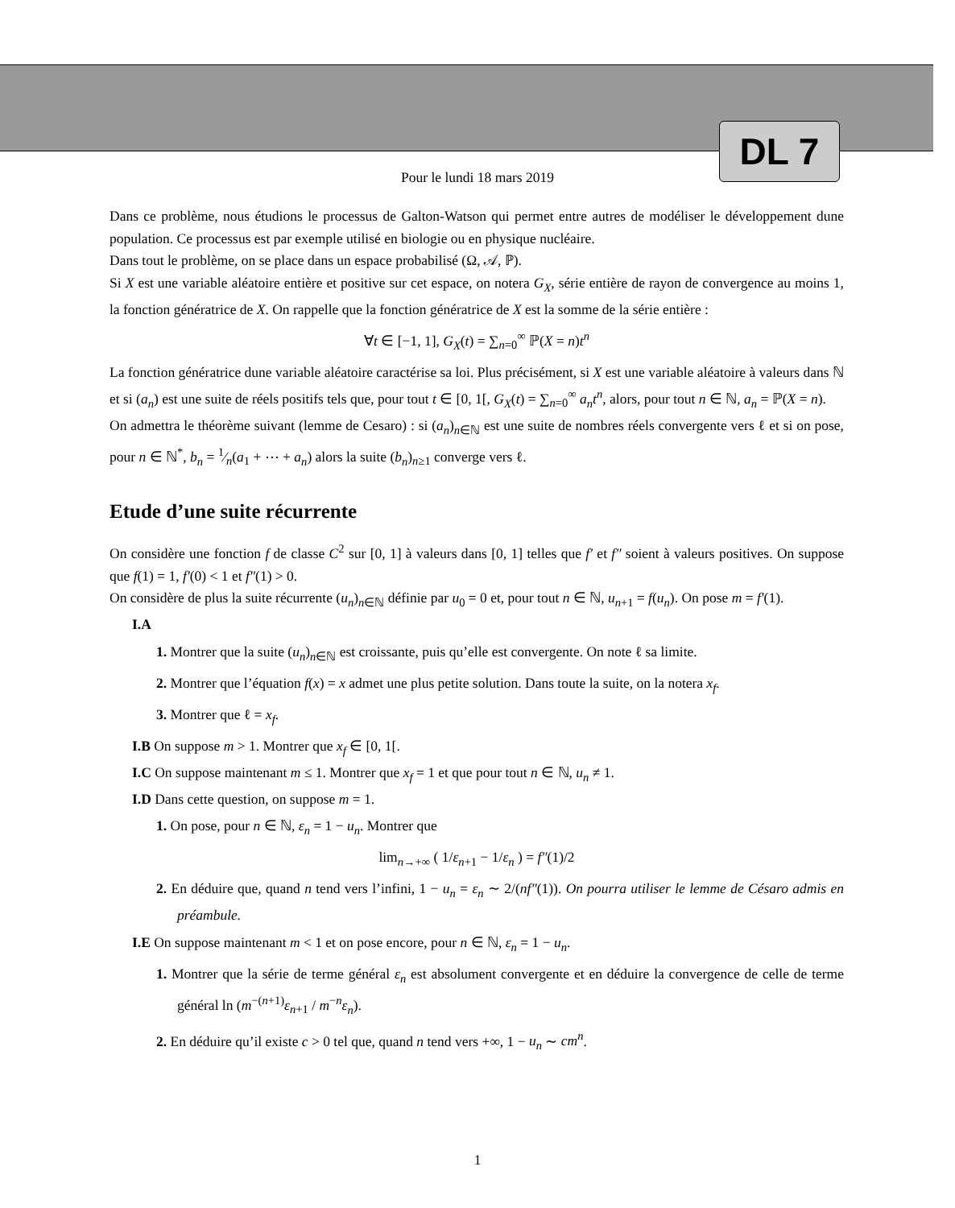DL 7
Pour le lundi 18 mars 2019
Dans ce problème, nous étudions le processus de Galton-Watson qui permet entre autres de modéliser le développement dune population. Ce processus est par exemple utilisé en biologie ou en physique nucléaire.
Dans tout le problème, on se place dans un espace probabilisé (Ω, 𝒜, ℙ).
Si X est une variable aléatoire entière et positive sur cet espace, on notera G<sub>X</sub>, série entière de rayon de convergence au moins 1, la fonction génératrice de X. On rappelle que la fonction génératrice de X est la somme de la série entière :
∀t ∈ [−1, 1], G<sub>X</sub>(t) = ∑<sub>n=0</sub><sup>∞</sup> ℙ(X = n)t<sup>n</sup>
La fonction génératrice dune variable aléatoire caractérise sa loi. Plus précisément, si X est une variable aléatoire à valeurs dans ℕ et si (a<sub>n</sub>) est une suite de réels positifs tels que, pour tout t ∈ [0, 1[, G<sub>X</sub>(t) = ∑<sub>n=0</sub><sup>∞</sup> a<sub>n</sub>t<sup>n</sup>, alors, pour tout n ∈ ℕ, a<sub>n</sub> = ℙ(X = n).
On admettra le théorème suivant (lemme de Cesaro) : si (a<sub>n</sub>)<sub>n∈ℕ</sub> est une suite de nombres réels convergente vers ℓ et si on pose, pour n ∈ ℕ<sup>*</sup>, b<sub>n</sub> = 1⁄n(a<sub>1</sub> + ⋯ + a<sub>n</sub>) alors la suite (b<sub>n</sub>)<sub>n≥1</sub> converge vers ℓ.
Etude d’une suite récurrente
On considère une fonction f de classe C<sup>2</sup> sur [0, 1] à valeurs dans [0, 1] telles que f′ et f″ soient à valeurs positives. On suppose que f(1) = 1, f′(0) < 1 et f″(1) > 0.
On considère de plus la suite récurrente (u<sub>n</sub>)<sub>n∈ℕ</sub> définie par u<sub>0</sub> = 0 et, pour tout n ∈ ℕ, u<sub>n+1</sub> = f(u<sub>n</sub>). On pose m = f′(1).
I.A
1. Montrer que la suite (u<sub>n</sub>)<sub>n∈ℕ</sub> est croissante, puis qu’elle est convergente. On note ℓ sa limite.
2. Montrer que l’équation f(x) = x admet une plus petite solution. Dans toute la suite, on la notera x<sub>f</sub>.
3. Montrer que ℓ = x<sub>f</sub>.
I.B On suppose m > 1. Montrer que x<sub>f</sub> ∈ [0, 1[.
I.C On suppose maintenant m ≤ 1. Montrer que x<sub>f</sub> = 1 et que pour tout n ∈ ℕ, u<sub>n</sub> ≠ 1.
I.D Dans cette question, on suppose m = 1.
1. On pose, pour n ∈ ℕ, ε<sub>n</sub> = 1 − u<sub>n</sub>. Montrer que
lim<sub>n→+∞</sub> ( 1/ε<sub>n+1</sub> − 1/ε<sub>n</sub> ) = f″(1)/2
2. En déduire que, quand n tend vers l’infini, 1 − u<sub>n</sub> = ε<sub>n</sub> ∼ 2/(nf″(1)). On pourra utiliser le lemme de Césaro admis en préambule.
I.E On suppose maintenant m < 1 et on pose encore, pour n ∈ ℕ, ε<sub>n</sub> = 1 − u<sub>n</sub>.
1. Montrer que la série de terme général ε<sub>n</sub> est absolument convergente et en déduire la convergence de celle de terme général ln (m<sup>−(n+1)</sup>ε<sub>n+1</sub> / m<sup>−n</sup>ε<sub>n</sub>).
2. En déduire qu’il existe c > 0 tel que, quand n tend vers +∞, 1 − u<sub>n</sub> ∼ cm<sup>n</sup>.
1